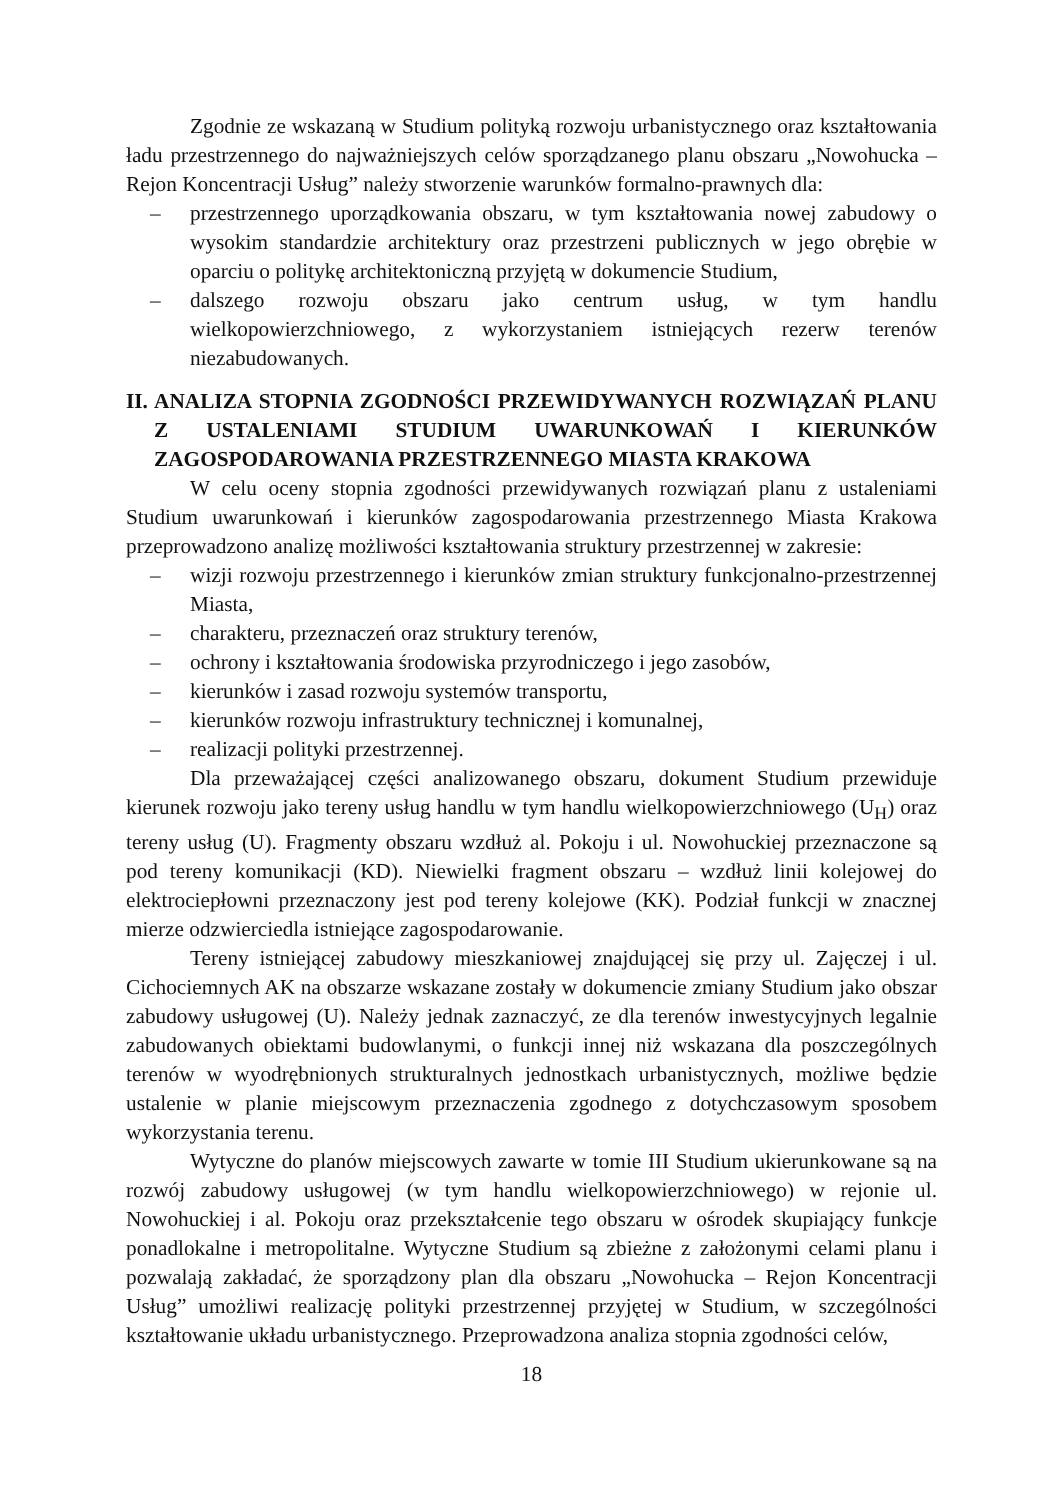Zgodnie ze wskazaną w Studium polityką rozwoju urbanistycznego oraz kształtowania ładu przestrzennego do najważniejszych celów sporządzanego planu obszaru „Nowohucka – Rejon Koncentracji Usług” należy stworzenie warunków formalno-prawnych dla:
– przestrzennego uporządkowania obszaru, w tym kształtowania nowej zabudowy o wysokim standardzie architektury oraz przestrzeni publicznych w jego obrębie w oparciu o politykę architektoniczną przyjętą w dokumencie Studium,
– dalszego rozwoju obszaru jako centrum usług, w tym handlu wielkopowierzchniowego, z wykorzystaniem istniejących rezerw terenów niezabudowanych.
II. ANALIZA STOPNIA ZGODNOŚCI PRZEWIDYWANYCH ROZWIĄZAŃ PLANU Z USTALENIAMI STUDIUM UWARUNKOWAŃ I KIERUNKÓW ZAGOSPODAROWANIA PRZESTRZENNEGO MIASTA KRAKOWA
W celu oceny stopnia zgodności przewidywanych rozwiązań planu z ustaleniami Studium uwarunkowań i kierunków zagospodarowania przestrzennego Miasta Krakowa przeprowadzono analizę możliwości kształtowania struktury przestrzennej w zakresie:
– wizji rozwoju przestrzennego i kierunków zmian struktury funkcjonalno-przestrzennej Miasta,
– charakteru, przeznaczeń oraz struktury terenów,
– ochrony i kształtowania środowiska przyrodniczego i jego zasobów,
– kierunków i zasad rozwoju systemów transportu,
– kierunków rozwoju infrastruktury technicznej i komunalnej,
– realizacji polityki przestrzennej.
Dla przeważającej części analizowanego obszaru, dokument Studium przewiduje kierunek rozwoju jako tereny usług handlu w tym handlu wielkopowierzchniowego (U<sub>H</sub>) oraz tereny usług (U). Fragmenty obszaru wzdłuż al. Pokoju i ul. Nowohuckiej przeznaczone są pod tereny komunikacji (KD). Niewielki fragment obszaru – wzdłuż linii kolejowej do elektrociepłowni przeznaczony jest pod tereny kolejowe (KK). Podział funkcji w znacznej mierze odzwierciedla istniejące zagospodarowanie.
Tereny istniejącej zabudowy mieszkaniowej znajdującej się przy ul. Zajęczej i ul. Cichociemnych AK na obszarze wskazane zostały w dokumencie zmiany Studium jako obszar zabudowy usługowej (U). Należy jednak zaznaczyć, ze dla terenów inwestycyjnych legalnie zabudowanych obiektami budowlanymi, o funkcji innej niż wskazana dla poszczególnych terenów w wyodrębnionych strukturalnych jednostkach urbanistycznych, możliwe będzie ustalenie w planie miejscowym przeznaczenia zgodnego z dotychczasowym sposobem wykorzystania terenu.
Wytyczne do planów miejscowych zawarte w tomie III Studium ukierunkowane są na rozwój zabudowy usługowej (w tym handlu wielkopowierzchniowego) w rejonie ul. Nowohuckiej i al. Pokoju oraz przekształcenie tego obszaru w ośrodek skupiający funkcje ponadlokalne i metropolitalne. Wytyczne Studium są zbieżne z założonymi celami planu i pozwalają zakładać, że sporządzony plan dla obszaru „Nowohucka – Rejon Koncentracji Usług” umożliwi realizację polityki przestrzennej przyjętej w Studium, w szczególności kształtowanie układu urbanistycznego. Przeprowadzona analiza stopnia zgodności celów,
18